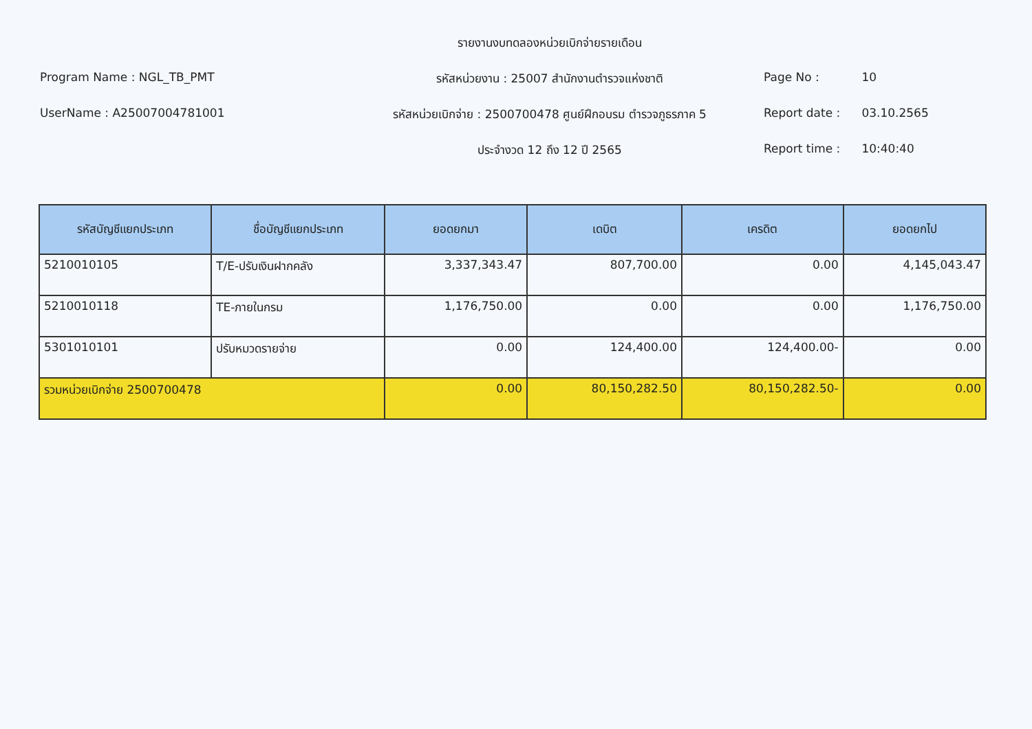Program Name : NGL_TB_PMT
UserName : A25007004781001
รายงานงบทดลองหน่วยเบิกจ่ายรายเดือน
รหัสหน่วยงาน : 25007 สำนักงานตำรวจแห่งชาติ
รหัสหน่วยเบิกจ่าย : 2500700478 ศูนย์ฝึกอบรม ตำรวจภูธรภาค 5
ประจำงวด 12 ถึง 12 ปี 2565
Page No : 10
Report date : 03.10.2565
Report time : 10:40:40
| รหัสบัญชีแยกประเภท | ชื่อบัญชีแยกประเภท | ยอดยกมา | เดบิต | เครดิต | ยอดยกไป |
| --- | --- | --- | --- | --- | --- |
| 5210010105 | T/E-ปรับเงินฝากคลัง | 3,337,343.47 | 807,700.00 | 0.00 | 4,145,043.47 |
| 5210010118 | TE-ภายในกรม | 1,176,750.00 | 0.00 | 0.00 | 1,176,750.00 |
| 5301010101 | ปรับหมวดรายจ่าย | 0.00 | 124,400.00 | 124,400.00- | 0.00 |
| รวมหน่วยเบิกจ่าย 2500700478 | | 0.00 | 80,150,282.50 | 80,150,282.50- | 0.00 |